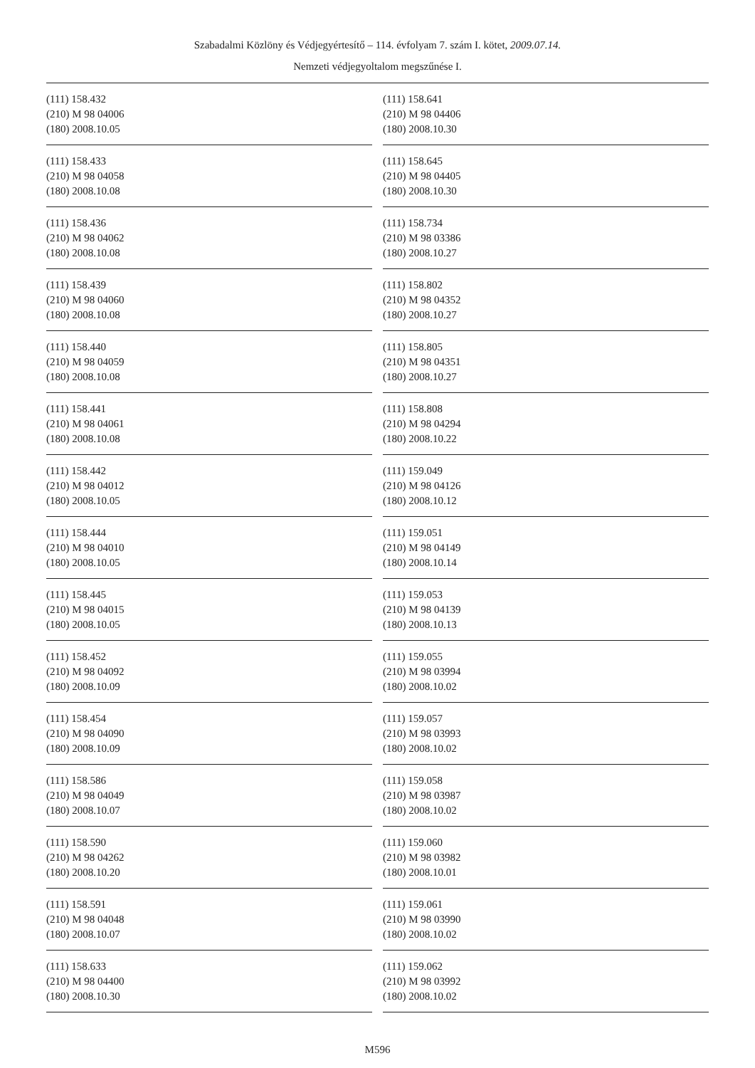Szabadalmi Közlöny és Védjegyértesítő – 114. évfolyam 7. szám I. kötet, 2009.07.14.
Nemzeti védjegyoltalom megszűnése I.
(111) 158.432
(210) M 98 04006
(180) 2008.10.05
(111) 158.433
(210) M 98 04058
(180) 2008.10.08
(111) 158.436
(210) M 98 04062
(180) 2008.10.08
(111) 158.439
(210) M 98 04060
(180) 2008.10.08
(111) 158.440
(210) M 98 04059
(180) 2008.10.08
(111) 158.441
(210) M 98 04061
(180) 2008.10.08
(111) 158.442
(210) M 98 04012
(180) 2008.10.05
(111) 158.444
(210) M 98 04010
(180) 2008.10.05
(111) 158.445
(210) M 98 04015
(180) 2008.10.05
(111) 158.452
(210) M 98 04092
(180) 2008.10.09
(111) 158.454
(210) M 98 04090
(180) 2008.10.09
(111) 158.586
(210) M 98 04049
(180) 2008.10.07
(111) 158.590
(210) M 98 04262
(180) 2008.10.20
(111) 158.591
(210) M 98 04048
(180) 2008.10.07
(111) 158.633
(210) M 98 04400
(180) 2008.10.30
(111) 158.641
(210) M 98 04406
(180) 2008.10.30
(111) 158.645
(210) M 98 04405
(180) 2008.10.30
(111) 158.734
(210) M 98 03386
(180) 2008.10.27
(111) 158.802
(210) M 98 04352
(180) 2008.10.27
(111) 158.805
(210) M 98 04351
(180) 2008.10.27
(111) 158.808
(210) M 98 04294
(180) 2008.10.22
(111) 159.049
(210) M 98 04126
(180) 2008.10.12
(111) 159.051
(210) M 98 04149
(180) 2008.10.14
(111) 159.053
(210) M 98 04139
(180) 2008.10.13
(111) 159.055
(210) M 98 03994
(180) 2008.10.02
(111) 159.057
(210) M 98 03993
(180) 2008.10.02
(111) 159.058
(210) M 98 03987
(180) 2008.10.02
(111) 159.060
(210) M 98 03982
(180) 2008.10.01
(111) 159.061
(210) M 98 03990
(180) 2008.10.02
(111) 159.062
(210) M 98 03992
(180) 2008.10.02
M596